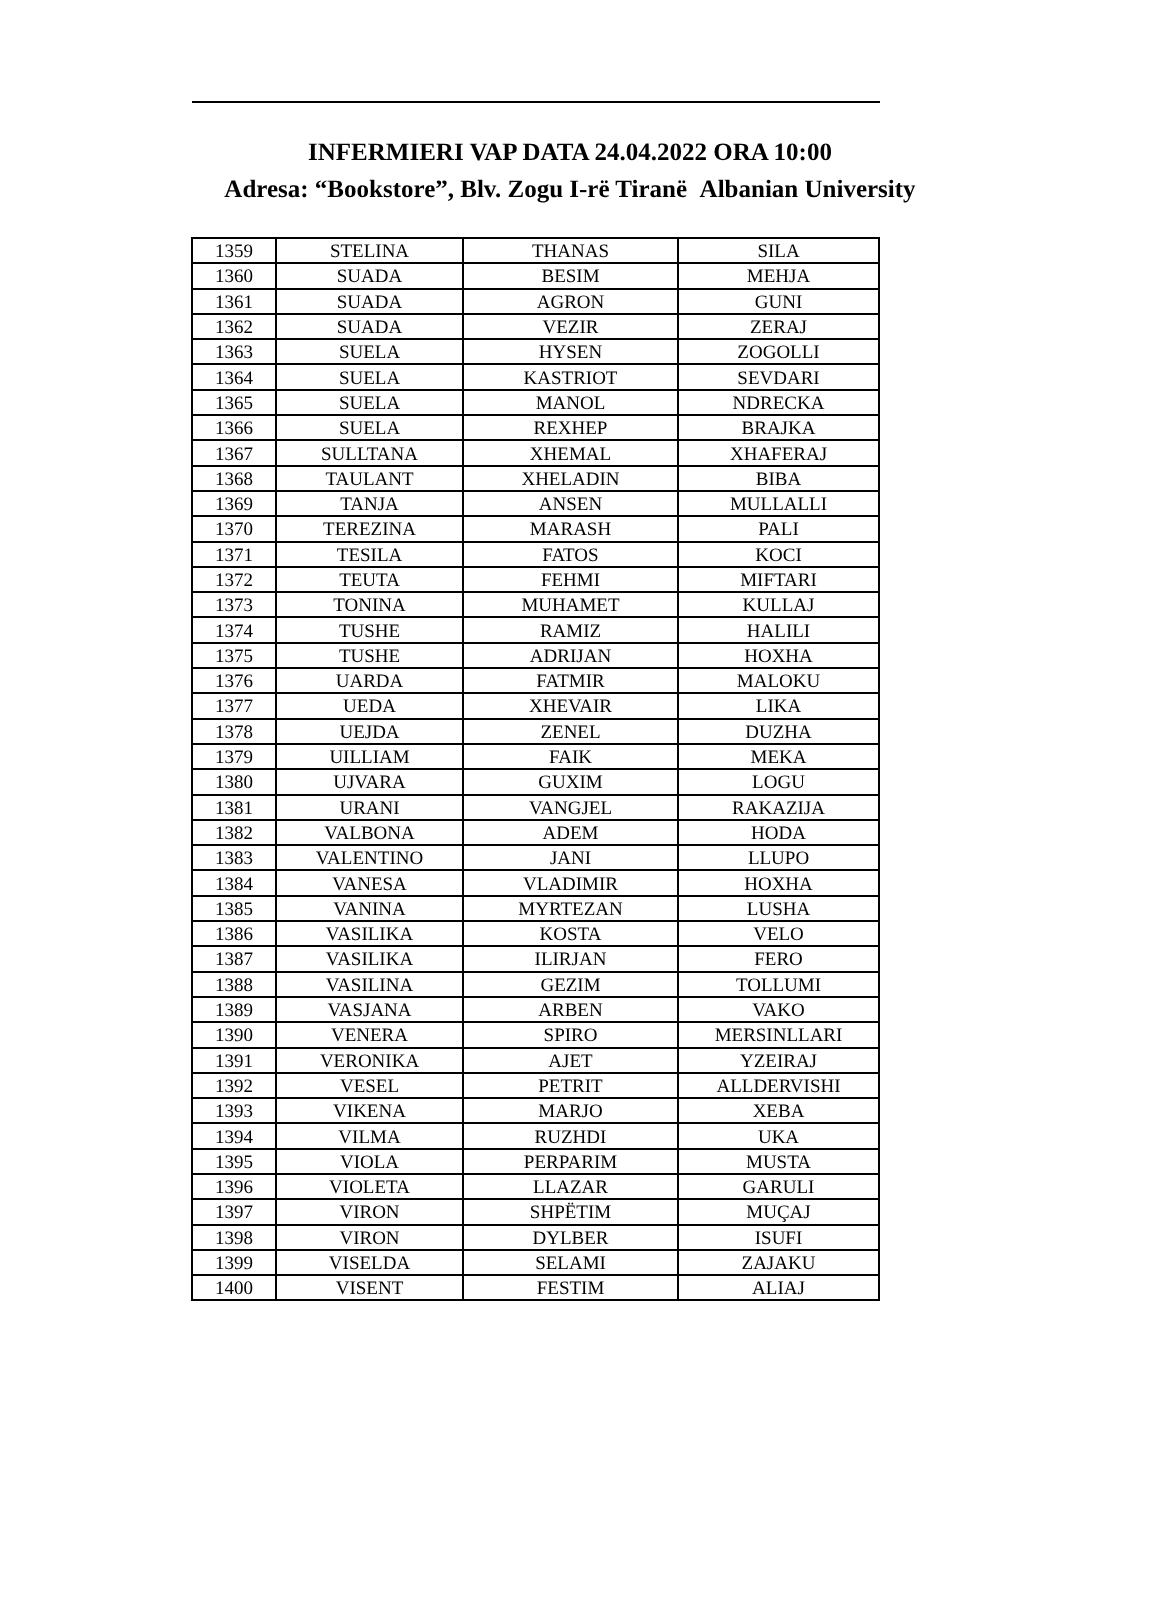INFERMIERI VAP DATA 24.04.2022 ORA 10:00
Adresa: “Bookstore”, Blv. Zogu I-rë Tiranë Albanian University
| 1359 | STELINA | THANAS | SILA |
| 1360 | SUADA | BESIM | MEHJA |
| 1361 | SUADA | AGRON | GUNI |
| 1362 | SUADA | VEZIR | ZERAJ |
| 1363 | SUELA | HYSEN | ZOGOLLI |
| 1364 | SUELA | KASTRIOT | SEVDARI |
| 1365 | SUELA | MANOL | NDRECKA |
| 1366 | SUELA | REXHEP | BRAJKA |
| 1367 | SULLTANA | XHEMAL | XHAFERAJ |
| 1368 | TAULANT | XHELADIN | BIBA |
| 1369 | TANJA | ANSEN | MULLALLI |
| 1370 | TEREZINA | MARASH | PALI |
| 1371 | TESILA | FATOS | KOCI |
| 1372 | TEUTA | FEHMI | MIFTARI |
| 1373 | TONINA | MUHAMET | KULLAJ |
| 1374 | TUSHE | RAMIZ | HALILI |
| 1375 | TUSHE | ADRIJAN | HOXHA |
| 1376 | UARDA | FATMIR | MALOKU |
| 1377 | UEDA | XHEVAIR | LIKA |
| 1378 | UEJDA | ZENEL | DUZHA |
| 1379 | UILLIAM | FAIK | MEKA |
| 1380 | UJVARA | GUXIM | LOGU |
| 1381 | URANI | VANGJEL | RAKAZIJA |
| 1382 | VALBONA | ADEM | HODA |
| 1383 | VALENTINO | JANI | LLUPO |
| 1384 | VANESA | VLADIMIR | HOXHA |
| 1385 | VANINA | MYRTEZAN | LUSHA |
| 1386 | VASILIKA | KOSTA | VELO |
| 1387 | VASILIKA | ILIRJAN | FERO |
| 1388 | VASILINA | GEZIM | TOLLUMI |
| 1389 | VASJANA | ARBEN | VAKO |
| 1390 | VENERA | SPIRO | MERSINLLARI |
| 1391 | VERONIKA | AJET | YZEIRAJ |
| 1392 | VESEL | PETRIT | ALLDERVISHI |
| 1393 | VIKENA | MARJO | XEBA |
| 1394 | VILMA | RUZHDI | UKA |
| 1395 | VIOLA | PERPARIM | MUSTA |
| 1396 | VIOLETA | LLAZAR | GARULI |
| 1397 | VIRON | SHPËTIM | MUÇAJ |
| 1398 | VIRON | DYLBER | ISUFI |
| 1399 | VISELDA | SELAMI | ZAJAKU |
| 1400 | VISENT | FESTIM | ALIAJ |